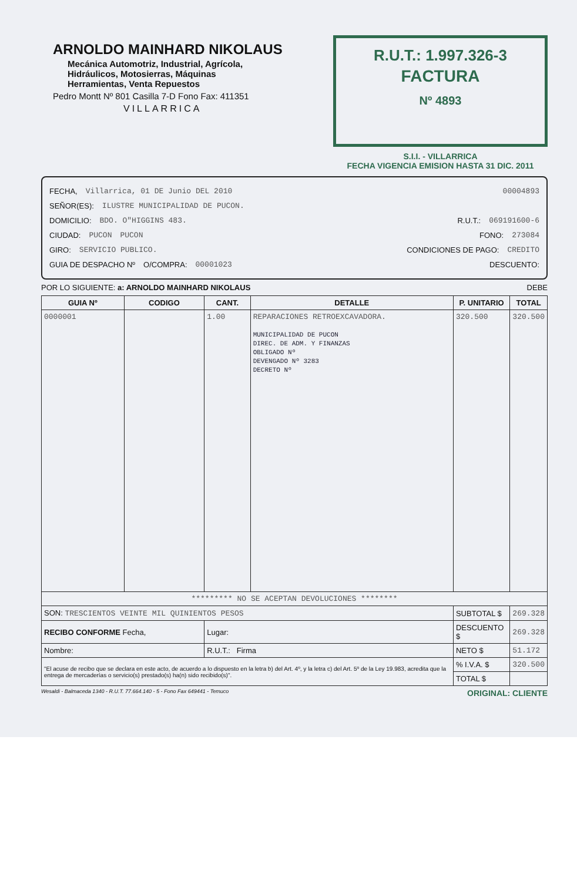ARNOLDO MAINHARD NIKOLAUS
Mecánica Automotriz, Industrial, Agrícola,
Hidráulicos, Motosierras, Máquinas
Herramientas, Venta Repuestos
Pedro Montt Nº 801 Casilla 7-D Fono Fax: 411351
VILLARRICA
R.U.T.: 1.997.326-3
FACTURA
Nº 4893
S.I.I. - VILLARRICA
FECHA VIGENCIA EMISION HASTA 31 DIC. 2011
FECHA, Villarrica, 01 DE Junio DEL 2010 00004893
SEÑOR(ES): ILUSTRE MUNICIPALIDAD DE PUCON.
DOMICILIO: BDO. O"HIGGINS 483. R.U.T.: 069191600-6
CIUDAD: PUCON PUCON FONO: 273084
GIRO: SERVICIO PUBLICO. CONDICIONES DE PAGO: CREDITO
GUIA DE DESPACHO Nº O/COMPRA: 00001023 DESCUENTO:
POR LO SIGUIENTE: a: ARNOLDO MAINHARD NIKOLAUS DEBE
| GUIA Nº | CODIGO | CANT. | DETALLE | P. UNITARIO | TOTAL |
| --- | --- | --- | --- | --- | --- |
| 0000001 | | 1.00 | REPARACIONES RETROEXCAVADORA. MUNICIPALIDAD DE PUCON DIREC. DE ADM. Y FINANZAS OBLIGADO Nº DEVENGADO Nº 3283 DECRETO Nº | 320.500 | 320.500 |
| ********* NO SE ACEPTAN DEVOLUCIONES ******** | | | | | |
| SON: TRESCIENTOS VEINTE MIL QUINIENTOS PESOS | | | | SUBTOTAL $ | 269.328 |
| RECIBO CONFORME Fecha, | | Lugar: | | DESCUENTO $ | 269.328 |
| Nombre: | | R.U.T.: Firma | | NETO $ | 51.172 |
| "El acuse de recibo que se declara en este acto, de acuerdo a lo dispuesto en la letra b) del Art. 4º, y la letra c) del Art. 5º de la Ley 19.983, acredita que la entrega de mercaderías o servicio(s) prestado(s) ha(n) sido recibido(s)". | | | | % I.V.A. $ | 320.500 |
| | | | | TOTAL $ | |
Wesaldi - Balmaceda 1340 - R.U.T. 77.664.140 - 5 - Fono Fax 649441 - Temuco ORIGINAL: CLIENTE